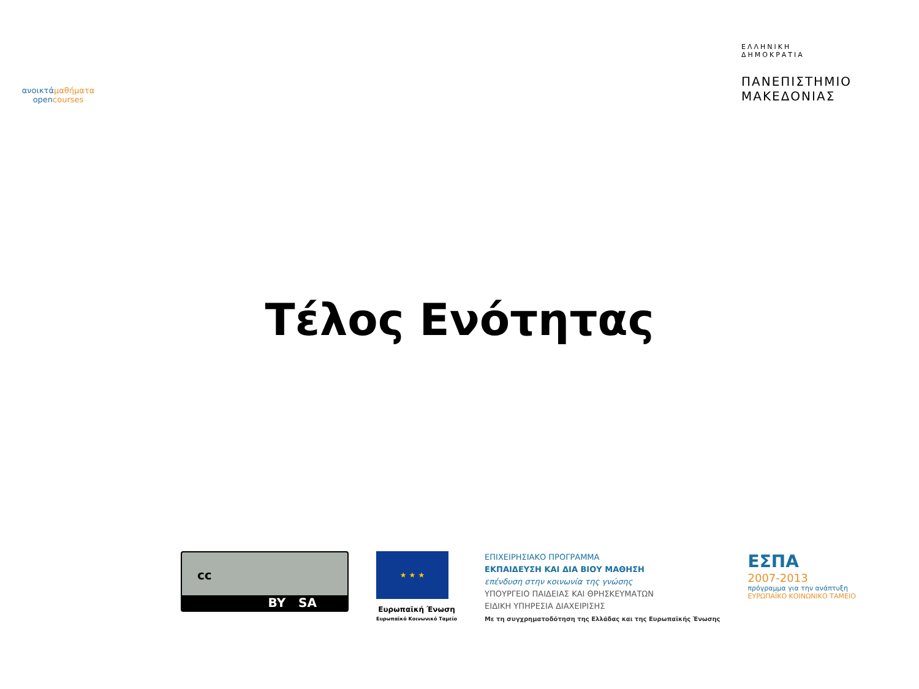ανοικτάμαθήματα
opencourses
ΕΛΛΗΝΙΚΗ
ΔΗΜΟΚΡΑΤΙΑ
ΠΑΝΕΠΙΣΤΗΜΙΟ
ΜΑΚΕΔΟΝΙΑΣ
Τέλος Ενότητας
cc
BY SA
★ ★ ★
Ευρωπαϊκή Ένωση
Ευρωπαϊκό Κοινωνικό Ταμείο
ΕΠΙΧΕΙΡΗΣΙΑΚΟ ΠΡΟΓΡΑΜΜΑ
ΕΚΠΑΙΔΕΥΣΗ ΚΑΙ ΔΙΑ ΒΙΟΥ ΜΑΘΗΣΗ
επένδυση στην κοινωνία της γνώσης
ΥΠΟΥΡΓΕΙΟ ΠΑΙΔΕΙΑΣ ΚΑΙ ΘΡΗΣΚΕΥΜΑΤΩΝ
ΕΙΔΙΚΗ ΥΠΗΡΕΣΙΑ ΔΙΑΧΕΙΡΙΣΗΣ
Με τη συγχρηματοδότηση της Ελλάδας και της Ευρωπαϊκής Ένωσης
ΕΣΠΑ
2007-2013
πρόγραμμα για την ανάπτυξη
ΕΥΡΩΠΑΪΚΟ ΚΟΙΝΩΝΙΚΟ ΤΑΜΕΙΟ